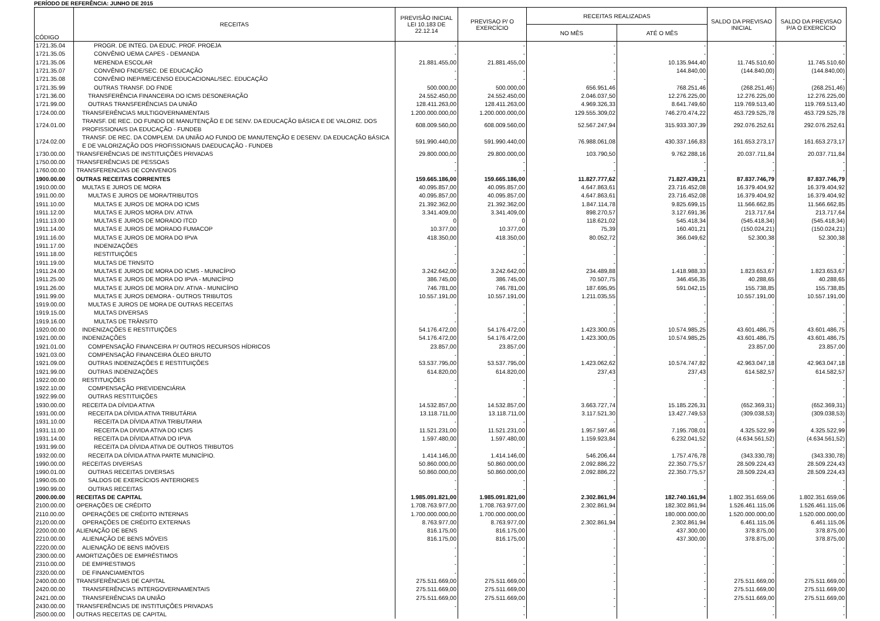PERÍODO DE REFERÊNCIA: JUNHO DE 2015
| CÓDIGO | RECEITAS | PREVISÃO INICIAL LEI 10.183 DE 22.12.14 | PREVISAO P/ O EXERCÍCIO | RECEITAS REALIZADAS | | SALDO DA PREVISAO INICIAL | SALDO DA PREVISAO P/A O EXERCÍCIO |
| --- | --- | --- | --- | --- | --- | --- | --- |
| | | | | NO MÊS | ATÉ O MÊS | | |
| 1721.35.04 | PROGR. DE INTEG. DA EDUC. PROF. PROEJA | - | - | - | - | - | - |
| 1721.35.05 | CONVÊNIO UEMA CAPES - DEMANDA | - | - | - | - | - | - |
| 1721.35.06 | MERENDA ESCOLAR | 21.881.455,00 | 21.881.455,00 | - | 10.135.944,40 | 11.745.510,60 | 11.745.510,60 |
| 1721.35.07 | CONVÊNIO FNDE/SEC. DE EDUCAÇÃO | - | - | - | 144.840,00 | (144.840,00) | (144.840,00) |
| 1721.35.08 | CONVÊNIO INEP/ME/CENSO EDUCACIONAL/SEC. EDUCAÇÃO | - | - | - | - | - | - |
| 1721.35.99 | OUTRAS TRANSF. DO FNDE | 500.000,00 | 500.000,00 | 656.951,46 | 768.251,46 | (268.251,46) | (268.251,46) |
| 1721.36.00 | TRANSFERÊNCIA FINANCEIRA DO ICMS DESONERAÇÃO | 24.552.450,00 | 24.552.450,00 | 2.046.037,50 | 12.276.225,00 | 12.276.225,00 | 12.276.225,00 |
| 1721.99.00 | OUTRAS TRANSFERÊNCIAS DA UNIÃO | 128.411.263,00 | 128.411.263,00 | 4.969.326,33 | 8.641.749,60 | 119.769.513,40 | 119.769.513,40 |
| 1724.00.00 | TRANSFERÊNCIAS MULTIGOVERNAMENTAIS | 1.200.000.000,00 | 1.200.000.000,00 | 129.555.309,02 | 746.270.474,22 | 453.729.525,78 | 453.729.525,78 |
| 1724.01.00 | TRANSF. DE REC. DO FUNDO DE MANUTENÇÃO E DE SENV. DA EDUCAÇÃO BÁSICA E DE VALORIZ. DOS PROFISSIONAIS DA EDUCAÇÃO - FUNDEB | 608.009.560,00 | 608.009.560,00 | 52.567.247,94 | 315.933.307,39 | 292.076.252,61 | 292.076.252,61 |
| 1724.02.00 | TRANSF. DE REC. DA COMPLEM. DA UNIÃO AO FUNDO DE MANUTENÇÃO E DESENV. DA EDUCAÇÃO BÁSICA E DE VALORIZAÇÃO DOS PROFISSIONAIS DAEDUCAÇÃO - FUNDEB | 591.990.440,00 | 591.990.440,00 | 76.988.061,08 | 430.337.166,83 | 161.653.273,17 | 161.653.273,17 |
| 1730.00.00 | TRANSFERÊNCIAS DE INSTITUIÇÕES PRIVADAS | 29.800.000,00 | 29.800.000,00 | 103.790,50 | 9.762.288,16 | 20.037.711,84 | 20.037.711,84 |
| 1750.00.00 | TRANSFERÊNCIAS DE PESSOAS | - | - | - | - | - | - |
| 1760.00.00 | TRANSFERENCIAS DE CONVENIOS | - | - | - | - | - | - |
| 1900.00.00 | OUTRAS RECEITAS CORRENTES | 159.665.186,00 | 159.665.186,00 | 11.827.777,62 | 71.827.439,21 | 87.837.746,79 | 87.837.746,79 |
| 1910.00.00 | MULTAS E JUROS DE MORA | 40.095.857,00 | 40.095.857,00 | 4.647.863,61 | 23.716.452,08 | 16.379.404,92 | 16.379.404,92 |
| 1911.00.00 | MULTAS E JUROS DE MORA/TRIBUTOS | 40.095.857,00 | 40.095.857,00 | 4.647.863,61 | 23.716.452,08 | 16.379.404,92 | 16.379.404,92 |
| 1911.10.00 | MULTAS E JUROS DE MORA DO ICMS | 21.392.362,00 | 21.392.362,00 | 1.847.114,78 | 9.825.699,15 | 11.566.662,85 | 11.566.662,85 |
| 1911.12.00 | MULTAS E JUROS MORA DIV. ATIVA | 3.341.409,00 | 3.341.409,00 | 898.270,57 | 3.127.691,36 | 213.717,64 | 213.717,64 |
| 1911.13.00 | MULTAS E JUROS DE MORADO ITCD | 0 | 0 | 118.621,02 | 545.418,34 | (545.418,34) | (545.418,34) |
| 1911.14.00 | MULTAS E JUROS DE MORADO FUMACOP | 10.377,00 | 10.377,00 | 75,39 | 160.401,21 | (150.024,21) | (150.024,21) |
| 1911.16.00 | MULTAS E JUROS DE MORA DO IPVA | 418.350,00 | 418.350,00 | 80.052,72 | 366.049,62 | 52.300,38 | 52.300,38 |
| 1911.17.00 | INDENIZAÇÕES | - | - | - | - | - | - |
| 1911.18.00 | RESTITUIÇÕES | - | - | - | - | - | - |
| 1911.19.00 | MULTAS DE TRNSITO | - | - | - | - | - | - |
| 1911.24.00 | MULTAS E JUROS DE MORA DO ICMS - MUNICÍPIO | 3.242.642,00 | 3.242.642,00 | 234.489,88 | 1.418.988,33 | 1.823.653,67 | 1.823.653,67 |
| 1911.25.00 | MULTAS E JUROS DE MORA DO IPVA - MUNICÍPIO | 386.745,00 | 386.745,00 | 70.507,75 | 346.456,35 | 40.288,65 | 40.288,65 |
| 1911.26.00 | MULTAS E JUROS DE MORA DIV. ATIVA - MUNICÍPIO | 746.781,00 | 746.781,00 | 187.695,95 | 591.042,15 | 155.738,85 | 155.738,85 |
| 1911.99.00 | MULTAS E JUROS DEMORA - OUTROS TRIBUTOS | 10.557.191,00 | 10.557.191,00 | 1.211.035,55 | - | 10.557.191,00 | 10.557.191,00 |
| 1919.00.00 | MULTAS E JUROS DE MORA DE OUTRAS RECEITAS | - | - | - | - | - | - |
| 1919.15.00 | MULTAS DIVERSAS | - | - | - | - | - | - |
| 1919.16.00 | MULTAS DE TRÂNSITO | - | - | - | - | - | - |
| 1920.00.00 | INDENIZAÇÕES E RESTITUIÇÕES | 54.176.472,00 | 54.176.472,00 | 1.423.300,05 | 10.574.985,25 | 43.601.486,75 | 43.601.486,75 |
| 1921.00.00 | INDENIZAÇÕES | 54.176.472,00 | 54.176.472,00 | 1.423.300,05 | 10.574.985,25 | 43.601.486,75 | 43.601.486,75 |
| 1921.01.00 | COMPENSAÇÃO FINANCEIRA P/ OUTROS RECURSOS HÍDRICOS | 23.857,00 | 23.857,00 | - | - | 23.857,00 | 23.857,00 |
| 1921.03.00 | COMPENSAÇÃO FINANCEIRA ÓLEO BRUTO | - | - | - | - | - | - |
| 1921.09.00 | OUTRAS INDENIZAÇÕES E RESTITUIÇÕES | 53.537.795,00 | 53.537.795,00 | 1.423.062,62 | 10.574.747,82 | 42.963.047,18 | 42.963.047,18 |
| 1921.99.00 | OUTRAS INDENIZAÇÕES | 614.820,00 | 614.820,00 | 237,43 | 237,43 | 614.582,57 | 614.582,57 |
| 1922.00.00 | RESTITUIÇÕES | - | - | - | - | - | - |
| 1922.10.00 | COMPENSAÇÃO PREVIDENCIÁRIA | - | - | - | - | - | - |
| 1922.99.00 | OUTRAS RESTITUIÇÕES | - | - | - | - | - | - |
| 1930.00.00 | RECEITA DA DÍVIDA ATIVA | 14.532.857,00 | 14.532.857,00 | 3.663.727,74 | 15.185.226,31 | (652.369,31) | (652.369,31) |
| 1931.00.00 | RECEITA DA DÍVIDA ATIVA TRIBUTÁRIA | 13.118.711,00 | 13.118.711,00 | 3.117.521,30 | 13.427.749,53 | (309.038,53) | (309.038,53) |
| 1931.10.00 | RECEITA DA DÍVIDA ATIVA TRIBUTARIA | - | - | - | - | - | - |
| 1931.11.00 | RECEITA DA DIVIDA ATIVA DO ICMS | 11.521.231,00 | 11.521.231,00 | 1.957.597,46 | 7.195.708,01 | 4.325.522,99 | 4.325.522,99 |
| 1931.14.00 | RECEITA DA DÍVIDA ATIVA DO IPVA | 1.597.480,00 | 1.597.480,00 | 1.159.923,84 | 6.232.041,52 | (4.634.561,52) | (4.634.561,52) |
| 1931.99.00 | RECEITA DA DÍVIDA ATIVA DE OUTROS TRIBUTOS | - | - | - | - | - | - |
| 1932.00.00 | RECEITA DA DÍVIDA ATIVA PARTE MUNICÍPIO. | 1.414.146,00 | 1.414.146,00 | 546.206,44 | 1.757.476,78 | (343.330,78) | (343.330,78) |
| 1990.00.00 | RECEITAS DIVERSAS | 50.860.000,00 | 50.860.000,00 | 2.092.886,22 | 22.350.775,57 | 28.509.224,43 | 28.509.224,43 |
| 1990.01.00 | OUTRAS RECEITAS DIVERSAS | 50.860.000,00 | 50.860.000,00 | 2.092.886,22 | 22.350.775,57 | 28.509.224,43 | 28.509.224,43 |
| 1990.05.00 | SALDOS DE EXERCÍCIOS ANTERIORES | - | - | - | - | - | - |
| 1990.99.00 | OUTRAS RECEITAS | - | - | - | - | - | - |
| 2000.00.00 | RECEITAS DE CAPITAL | 1.985.091.821,00 | 1.985.091.821,00 | 2.302.861,94 | 182.740.161,94 | 1.802.351.659,06 | 1.802.351.659,06 |
| 2100.00.00 | OPERAÇÕES DE CRÉDITO | 1.708.763.977,00 | 1.708.763.977,00 | 2.302.861,94 | 182.302.861,94 | 1.526.461.115,06 | 1.526.461.115,06 |
| 2110.00.00 | OPERAÇÕES DE CRÉDITO INTERNAS | 1.700.000.000,00 | 1.700.000.000,00 | - | 180.000.000,00 | 1.520.000.000,00 | 1.520.000.000,00 |
| 2120.00.00 | OPERAÇÕES DE CRÉDITO EXTERNAS | 8.763.977,00 | 8.763.977,00 | 2.302.861,94 | 2.302.861,94 | 6.461.115,06 | 6.461.115,06 |
| 2200.00.00 | ALIENAÇÃO DE BENS | 816.175,00 | 816.175,00 | - | 437.300,00 | 378.875,00 | 378.875,00 |
| 2210.00.00 | ALIENAÇÃO DE BENS MÓVEIS | 816.175,00 | 816.175,00 | - | 437.300,00 | 378.875,00 | 378.875,00 |
| 2220.00.00 | ALIENAÇÃO DE BENS IMÓVEIS | - | - | - | - | - | - |
| 2300.00.00 | AMORTIZAÇÕES DE EMPRÉSTIMOS | - | - | - | - | - | - |
| 2310.00.00 | DE EMPRESTIMOS | - | - | - | - | - | - |
| 2320.00.00 | DE FINANCIAMENTOS | - | - | - | - | - | - |
| 2400.00.00 | TRANSFERÊNCIAS DE CAPITAL | 275.511.669,00 | 275.511.669,00 | - | - | 275.511.669,00 | 275.511.669,00 |
| 2420.00.00 | TRANSFERÊNCIAS INTERGOVERNAMENTAIS | 275.511.669,00 | 275.511.669,00 | - | - | 275.511.669,00 | 275.511.669,00 |
| 2421.00.00 | TRANSFERÊNCIAS DA UNIÃO | 275.511.669,00 | 275.511.669,00 | - | - | 275.511.669,00 | 275.511.669,00 |
| 2430.00.00 | TRANSFERÊNCIAS DE INSTITUIÇÕES PRIVADAS | - | - | - | - | - | - |
| 2500.00.00 | OUTRAS RECEITAS DE CAPITAL | | - | | | - | - |